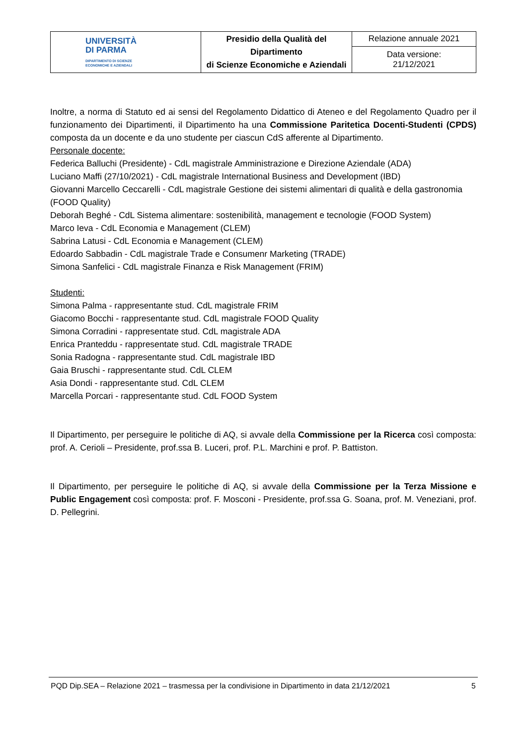| UNIVERSITÀ DI PARMA DIPARTIMENTO DI SCIENZE ECONOMICHE E AZIENDALI | Presidio della Qualità del Dipartimento di Scienze Economiche e Aziendali | Relazione annuale 2021 |
| | | Data versione: 21/12/2021 |
Inoltre, a norma di Statuto ed ai sensi del Regolamento Didattico di Ateneo e del Regolamento Quadro per il funzionamento dei Dipartimenti, il Dipartimento ha una Commissione Paritetica Docenti-Studenti (CPDS) composta da un docente e da uno studente per ciascun CdS afferente al Dipartimento.
Personale docente:
Federica Balluchi (Presidente) - CdL magistrale Amministrazione e Direzione Aziendale (ADA)
Luciano Maffi (27/10/2021) - CdL magistrale International Business and Development (IBD)
Giovanni Marcello Ceccarelli - CdL magistrale Gestione dei sistemi alimentari di qualità e della gastronomia (FOOD Quality)
Deborah Beghé - CdL Sistema alimentare: sostenibilità, management e tecnologie (FOOD System)
Marco Ieva - CdL Economia e Management (CLEM)
Sabrina Latusi - CdL Economia e Management (CLEM)
Edoardo Sabbadin - CdL magistrale Trade e Consumenr Marketing (TRADE)
Simona Sanfelici - CdL magistrale Finanza e Risk Management (FRIM)
Studenti:
Simona Palma - rappresentante stud. CdL magistrale FRIM
Giacomo Bocchi - rappresentante stud. CdL magistrale FOOD Quality
Simona Corradini - rappresentate stud. CdL magistrale ADA
Enrica Pranteddu - rappresentate stud. CdL magistrale TRADE
Sonia Radogna - rappresentante stud. CdL magistrale IBD
Gaia Bruschi - rappresentante stud. CdL CLEM
Asia Dondi - rappresentante stud. CdL CLEM
Marcella Porcari - rappresentante stud. CdL FOOD System
Il Dipartimento, per perseguire le politiche di AQ, si avvale della Commissione per la Ricerca così composta: prof. A. Cerioli – Presidente, prof.ssa B. Luceri, prof. P.L. Marchini e prof. P. Battiston.
Il Dipartimento, per perseguire le politiche di AQ, si avvale della Commissione per la Terza Missione e Public Engagement così composta: prof. F. Mosconi - Presidente, prof.ssa G. Soana, prof. M. Veneziani, prof. D. Pellegrini.
PQD Dip.SEA – Relazione 2021 – trasmessa per la condivisione in Dipartimento in data 21/12/2021 5